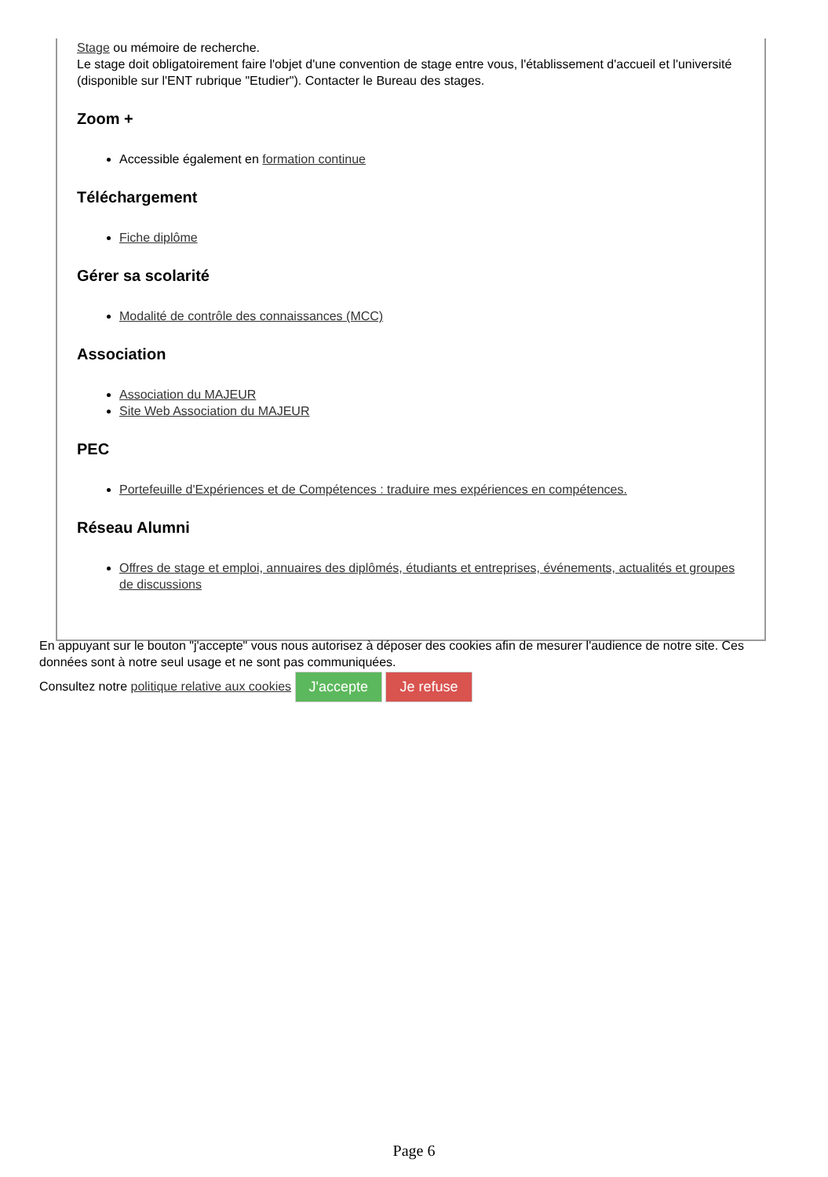Stage ou mémoire de recherche.
Le stage doit obligatoirement faire l'objet d'une convention de stage entre vous, l'établissement d'accueil et l'université (disponible sur l'ENT rubrique "Etudier"). Contacter le Bureau des stages.
Zoom +
Accessible également en formation continue
Téléchargement
Fiche diplôme
Gérer sa scolarité
Modalité de contrôle des connaissances (MCC)
Association
Association du MAJEUR
Site Web Association du MAJEUR
PEC
Portefeuille d'Expériences et de Compétences : traduire mes expériences en compétences.
Réseau Alumni
Offres de stage et emploi, annuaires des diplômés, étudiants et entreprises, événements, actualités et groupes de discussions
En appuyant sur le bouton "j'accepte" vous nous autorisez à déposer des cookies afin de mesurer l'audience de notre site. Ces données sont à notre seul usage et ne sont pas communiquées.
Consultez notre politique relative aux cookies J'accepte Je refuse
Page 6